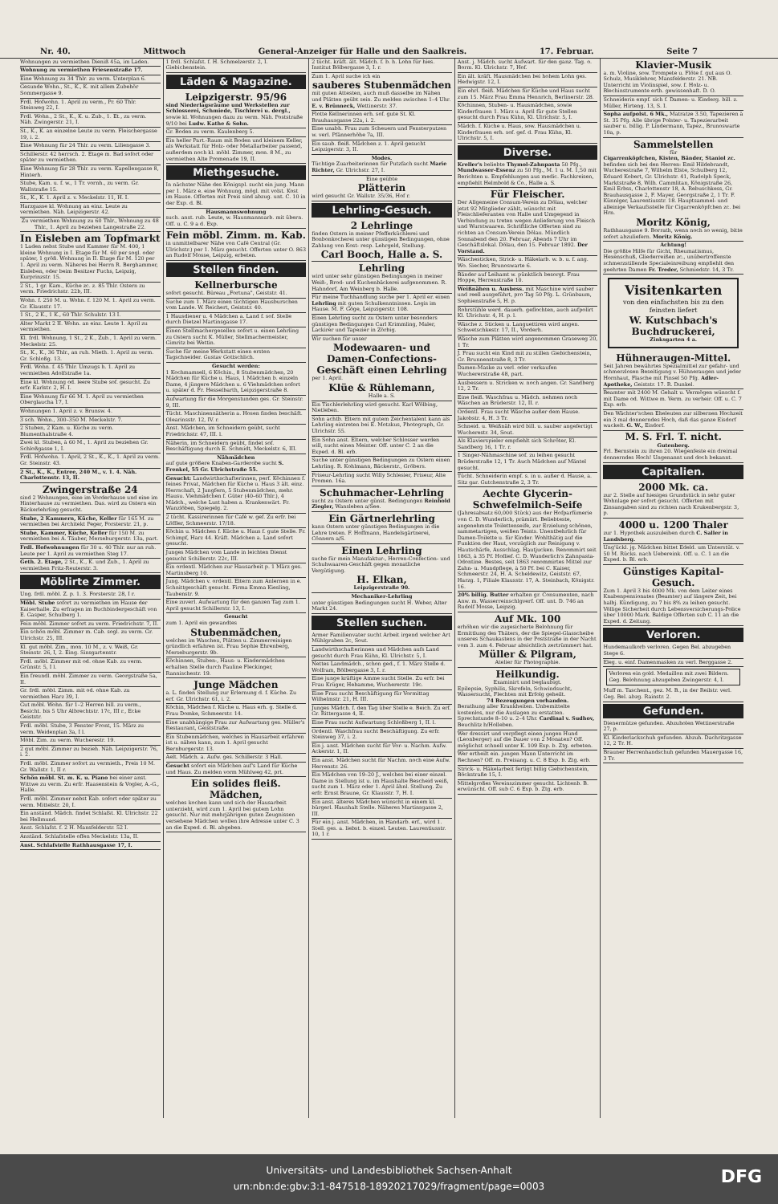Nr. 40. Mittwoch General-Anzeiger für Halle und den Saalkreis. 17. Februar. Seite 7
Wohnungen zu vermiethen Dieniß 45a, im Laden.
Wohnung zu vermiethen Friesenstraße 17.
Eine Wohnung zu 34 Thlr. zu verm. Unterplan 6.
Gesunde Wohn., St., K., K. mit allem Zubehör Sommergasse 9.
Frdl. Hofwohn. 1. April zu verm., Pr. 60 Thlr. Steinweg 22, I.
Frdl. Wohn., 2 St., K., K. u. Zub., 1. Et., zu verm. Näh. Zwingerstr. 21, I.
St., K., K. an einzelne Leute zu verm. Fleischergasse 19, i. 2.
Eine Wohnung für 24 Thlr. zu verm. Liliengasse 3.
Schillerstr. 42 herrsch. 2. Etage m. Bad sofort oder später zu vermiethen.
Eine Wohnung für 28 Thlr. zu verm. Kapellengasse 8, Hinterh.
Stube, Kam. u. f. w., 1 Tr. vornh., zu verm. Gr. Wallstraße 15.
St., K., K. 1. April z. v. Meckelstr. 11, H. I.
Harzgasse kl. Wohnung an einz. Leute zu vermiethen. Näh. Leipzigerstr. 42.
Zu vermiethen Wohnung zu 60 Thlr., Wohnung zu 48 Thlr., 1. April zu beziehen Langestraße 22.
In Eisleben am Topfmarkt
1 Laden nebst Stube und Kammer für M. 400, 1 kleine Wohnung in I. Etage für M. 60 per sogl. oder später, 1 größ. Wohnung in II. Etage für M. 120 per 1. April zu verm. Näheres bei Herrn R. Berghammer, Eisleben, oder beim Besitzer Fuchs, Leipzig, Kurprinzstr. 15.
2 St., 1 gr. Kam., Küche zc. z. 85 Thlr. Ostern zu verm. Friedrichstr. 22b, III.
Wohn. f. 250 M. u. Wohn. f. 120 M. 1. April zu verm. Gr. Klausstr. 17.
1 St., 2 K., 1 K., 60 Thlr. Schulstr. 13 I.
Alter Markt 2 II. Wohn. an einz. Leute 1. April zu vermiethen.
Kl. frdl. Wohnung, 1 St., 2 K., Zub., 1. April zu verm. Meckelstr. 25.
St., K., K., 36 Thlr., an ruh. Mieth. 1. April zu verm. Gr. Schloßg. 13.
Frdl. Wohn. f. 45 Thlr. Umzugs h. 1. April zu vermiethen Adolfstraße 1a.
Eine kl. Wohnung od. leere Stube sof. gesucht. Zu erfr. Karlstr. 2, H. I.
Eine Wohnung für 66 M. 1. April zu vermiethen Oberglaucha 17, I.
Wohnungen 1. April z. v. Brunsw. 4.
3 sch. Wohn., 300–350 M. Meckelstr. 7.
2 Stuben, 2 Kam. u. Küche zu verm. Blumenthalstraße 4.
Zwei kl. Stuben, à 60 M., 1. April zu beziehen Gr. Schloßgasse 1, I.
Frdl. Hofwohn. 1. April, 2 St., K., K., 1. April zu verm. Gr. Steinstr. 43.
2 St., K., K., Entree, 240 M., v. 1. 4. Näh. Charlottenstr. 13, II.
Zwingerstraße 24
sind 2 Wohnungen, eine im Vorderhause und eine im Hinterhause zu vermiethen. Das. wird zu Ostern ein Bäckerlehrling gesucht.
Stube, 2 Kammern, Küche, Keller für 165 M. zu vermiethen bei Architekt Peger, Forsterstr. 21, p.
Stube, Kammer, Küche, Keller für 150 M. zu vermiethen bei A. Täuber, Merseburgerstr. 13a, part.
Frdl. Hofwohnungen für 30 u. 40 Thlr. nur an ruh. Leute per 1. April zu vermiethen Steg 17.
Geth. 2. Etage, 2 St., K., K. und Zub., 1. April zu vermiethen Fritz-Reuterstr. 3.
Möblirte Zimmer.
Ung. frdl. möbl. Z. p. 1. 3. Forsterstr. 28, I r.
Möbl. Stube sofort zu vermiethen im Hause der Kaiserhalle. Zu erfragen im Buchbindergeschäft von E. Gasper, Schulberg 1.
Fein möbl. Zimmer sofort zu verm. Friedrichstr. 7, II.
Ein schön möbl. Zimmer m. Cab. sogl. zu verm. Gr. Ulrichstr. 25, III.
Kl. gut möbl. Zim., mon. 10 M., z. v. Weiß, Gr. Steinstr. 26, I, 2. Eing. Sinsgartenstr.
Frdl. möbl. Zimmer mit od. ohne Kab. zu verm. Grünstr. 5, I l.
Ein freundl. möbl. Zimmer zu verm. Georgstraße 5a, II.
Gr. frdl. möbl. Zimm. mit od. ohne Kab. zu vermiethen Harz 39, I.
Gut möbl. Wohn. für 1–2 Herren bill. zu verm., Besicht. bis 5 Uhr Albrechtstr. 17c, III r., Ecke Geiststr.
Frdl. möbl. Stube, 3 Fenster Front, 15. März zu verm. Weidenplan 3a, I l.
Möbl. Zim. zu verm. Wucherestr. 19.
2 gut möbl. Zimmer zu bezieh. Näh. Leipzigerstr. 76, i. 2.
Frdl. möbl. Zimmer sofort zu vermieth., Preis 10 M. Gr. Wallstr. 1, II r.
Schön möbl. St. m. K. u. Piano bei einer anst. Wittwe zu verm. Zu erfr. Haasenstein & Vogler, A.-G., Halle.
Frdl. möbl. Zimmer nebst Kab. sofort oder später zu verm. Mittelstr. 20, I.
Ein anständ. Mädch. findet Schlafst. Kl. Ulrichstr. 22 bei Hellmund.
Anst. Schlafst. f. 2 H. Mansfelderstr. 52 I.
Anständ. Schlafstelle offen Meckelstr. 13a, II.
Anst. Schlafstelle Rathhausgasse 17, I.
1 frdl. Schlafst. f. H. Schmelzerstr. 2, I. Giebichenstein.
Läden & Magazine.
Leipzigerstr. 95/96
sind Niederlagsräume und Werkstellen zur Schlosserei, Schmiede, Tischlerei u. dergl., sowie kl. Wohnungen dazu zu verm. Näh. Poststraße 9/10 bei Ludw. Kathe & Sohn.
Gr. Boden zu verm. Kaulenberg 5.
Ein heller Part.-Raum mit Boden und kleinem Keller, als Werkstatt für Holz- oder Metallarbeiter passend, außerdem noch kl. möbl. Zimmer, mon. 8 M., zu vermiethen Alte Promenade 19, II.
Miethgesuche.
In nächster Nähe des Königspl. sucht ein jung. Mann per 1. März e. eine Wohnung, mögl. mit volst. Kost im Hause. Offerten mit Preis sind abzug. unt. C. 10 in der Exp. d. Bl.
Hausmannswohnung
such. anst. rub. Leute, w. Hausmannsarb. mit übern. Off. u. C. 9 a d. Exp.
Fein möbl. Zimm. m. Kab.
in unmittelbarer Nähe von Café Central (Gr. Ulrichstr.) per 1. März gesucht. Offerten unter O. 863 an Rudolf Mosse, Leipzig, erbeten.
Stellen finden.
Kellnerbursche
sofort gesucht. Büreau „Fortuna", Geiststr. 41.
Suche zum 1. März einen tüchtigen Hausburschen vom Lande. W. Reichert, Geiststr. 40.
1 Hausdiener u. 4 Mädchen a. Land f. sof. Stelle durch Dietzel Martinsgasse 17.
Einen Stellmachergesellen sofort u. einen Lehrling zu Ostern sucht K. Müller, Stellmachermeister, Gimritz bei Wettin.
Suche für meine Werkstatt einen ersten Tagschneider. Gustav Gottschlich.
Gesucht werden:
1 Kochmamsell, 6 Köchin., 8 Stubenmädchen, 20 Mädchen für Küche u. Haus, 1 Mädchen b. einzeln Dame, 4 jüngere Mädchen u. 6 Viehmädchen sofort u. später d. Fr. Hesselbarth, Leipzigerstraße 8.
Aufwartung für die Morgenstunden ges. Gr. Steinstr. 9, III.
Tücht. Maschinennätherin a. Hosen finden beschäft. Olearinsstr. 12, IV. r.
Anst. Mädchen, im Schneidern geübt, sucht Friedrichstr. 47, III. l.
Näherin, im Schneidern geübt, findet sof. Beschäftigung durch E. Schmidt, Meckelstr. 6, III.
Nähmädchen
auf gute größere Knaben-Garderobe sucht S. Frenkel, 55 Gr. Ulrichstraße 55.
Gesucht: Landwirthschafterinnen, perf. Köchinnen f. feines Privat, Mädchen für Küche u. Haus 3 ält. einz. Herrschaft, 2 Jungfern, 5 Stubenmädchen, mehr. Hausu. Viehmädchen f. Güter (40–60 Thlr.), 4 Mädch., welche Lust haben a. Krankenwärt. Fr. Wanzlöben, Spiegelg. 2.
2 tücht. Kassirerinnen für Café w. gef. Zu erfr. bei Löffler, Schmeerstr. 17/18.
Köchin u. Mädchen f. Küche u. Haus f. gute Stelle. Fr. Schimpf, Harz 44. Kräft. Mädchen a. Land sofort gesucht.
Junges Mädchen vom Lande in leichten Dienst gesucht Schillerstr. 22c, III.
Ein ordentl. Mädchen zur Hausarbeit p. 1 März ges. Martinsberg 10.
Jung. Mädchen v. ordentl. Eltern zum Anlernen in e. Schnittgeschäft gesucht. Firma Emma Kiesling, Taubenstr. 9.
Eine zuverl. Aufwartung für den ganzen Tag zum 1. April gesucht Schillerstr. 13, I.
Gesucht
zum 1. April ein gewandtes
Stubenmädchen,
welches im Waschen, Plätten u. Zimmerreinigen gründlich erfahren ist. Frau Sophie Ehrenberg, Merseburgerstr. 9b.
Köchinnen, Stuben-, Haus- u. Kindermädchen erhalten Stelle durch Pauline Fleckinger, Rannischestr. 19.
Junge Mädchen
a. L. finden Stellung zur Erlernung d. f. Küche. Zu erf. Gr. Ulrichstr. 61, i. 2.
Köchin, Mädchen f. Küche u. Haus erh. g. Stelle d. Frau Domke, Schmeerstr. 14.
Eine unabhängige Frau zur Aufwartung ges. Müller's Restaurant, Geiststraße.
Ein Stubenmädchen, welches in Hausarbeit erfahren ist u. nähen kann, zum 1. April gesucht Bernburgerstr. 13.
Aelt. Mädch. a. Aufw. ges. Schillerstr. 3 Hall.
Gesucht sofort ein Mädchen auf's Land für Küche und Haus. Zu melden vorm Mühlweg 42, prt.
Ein solides fleiß. Mädchen,
welches kochen kann und sich der Hausarbeit unterzieht, wird zum 1. April bei gutem Lohn gesucht. Nur mit mehrjährigen guten Zeugnissen versehene Mädchen wollen ihre Adresse unter C. 3 an die Exped. d. Bl. abgeben.
2 tücht. kräft. ält. Mädch. f. b. h. Lohn für hies. Institut Bölbergasse 3, I. r.
Zum 1. April suche ich ein
sauberes Stubenmädchen
mit guten Attesten, auch muß dasselbe im Nähen und Plätten geübt sein. Zu melden zwischen 1–4 Uhr. E. v. Brünneck, Wettinerstr. 37.
Flotte Kellnerinnen erh. sof. gute St. Kl. Brauhausgasse 22a, i. 2.
Eine unabh. Frau zum Scheuern und Fensterputzen w. verl. Pfännerhöhe 7a, III.
Ein saub. fleiß. Mädchen z. 1. April gesucht Leipzigerstr. 3, II.
Modes.
Tüchtige Zuarbeiterinnen für Putzfach sucht Marie Richter, Gr. Ulrichstr. 27, I.
Eine geübte
Plätterin
wird gesucht Gr. Wallstr. 35/36, Hof r.
Lehrling-Gesuch.
2 Lehrlinge
finden Ostern in meiner Pfefferküchlerei und Bonbonkocherei unter günstigen Bedingungen, ohne Zahlung von Kost- resp. Lehrgeld, Stellung.
Carl Booch, Halle a. S.
Lehrling
wird unter sehr günstigen Bedingungen in meiner Weiß-, Brod- und Kuchenbäckerei aufgenommen. R. Hahndorf, Am Weinberg b. Halle.
Für meine Tuchhandlung suche per 1. April er. einen Lehrling mit guten Schulkenntnissen. Logis im Hause. M. F. Göge, Leipzigerstr. 108.
Einen Lehrling sucht zu Ostern unter besonders günstigen Bedingungen Carl Krimmling, Maler, Lackirer und Tapezier in Zörbig.
Wir suchen für unser
Modewaaren- und Damen-Confections-Geschäft einen Lehrling
per 1. April.
Klüe & Rühlemann,
Halle a. S.
Ein Tischlerlehrling wird gesucht. Karl Wölbing, Nietleben.
Sohn achtb. Eltern mit gutem Zeichentalent kann als Lehrling eintreten bei E. Motzkus, Photograph, Gr. Ulrichstr. 55.
Ein Sohn anst. Eltern, welcher Schlosser werden will, sucht einen Meister. Off. unter C. 2 an die Exped. d. Bl. erb.
Suche unter günstigen Bedingungen zu Ostern einen Lehrling. R. Kohlmann, Bäckerstr., Gröbers.
Friseur-Lehrling sucht Willy Schlesier, Friseur, Alte Promen. 16a.
Schuhmacher-Lehrling
sucht zu Ostern unter günst. Bedingungen Reinhold Ziegler, Wansleben a/See.
Ein Gärtnerlehrling
kann Ostern unter günstigen Bedingungen in die Lehre treten. F. Hoffmann, Handelsgärtnerei, Cönnern a/S.
Einen Lehrling
suche für mein Manufaktur-, Herren-Confection- und Schuhwaaren-Geschäft gegen monatliche Vergütigung.
H. Elkan,
Leipzigerstraße 90.
Mechaniker-Lehrling
unter günstigen Bedingungen sucht H. Weber, Alter Markt 24.
Stellen suchen.
Armer Familienvater sucht Arbeit irgend welcher Art Mühlgraben 2c, Sout.
Landwirthschafterinnen und Mädchen aufs Land gesucht durch Frau Kühn, Kl. Ulrichstr. 5, I.
Nettes Landmädch., schon ged., f. 1. März Stelle d. Wolfram, Bölbergasse 3, I. r.
Eine junge kräftige Amme sucht Stelle. Zu erfr. bei Frau Krüger, Hebamme, Wuchererstr. 19c.
Eine Frau sucht Beschäftigung für Vormittag Wilhelmstr. 21, H. III.
Junges Mädch. f. den Tag über Stelle e. Beich. Zu erf. Gr. Rittergasse 4, II.
Eine Frau sucht Aufwartung Schloßberg 1, II. l.
Ordentl. Waschfrau sucht Beschäftigung. Zu erfr. Steinweg 37, i. 2.
Ein j. anst. Mädchen sucht für Vor- u. Nachm. Aufw. Ackerstr. 1, II.
Ein anst. Mädchen sucht für Nachm. noch eine Aufw. Herrenstr. 26.
Ein Mädchen von 19–20 J., welches bei einer einzel. Dame in Stellung ist u. im Haushalte Bescheid weiß, sucht zum 1. März oder 1. April ähnl. Stellung. Zu erfr. Ernst Braune, Gr. Klausstr. 7, H. I.
Ein anst. älteres Mädchen wünscht in einem kl. bürgerl. Haushalt Stelle. Näheres Martinsgasse 2, III.
Für ein j. anst. Mädchen, in Handarb. erf., wird 1. Stell. ges. a. liebst. b. einzel. Leuten. Laurentiusstr. 10, 1 r.
Anst. j. Mädch. sucht Aufwart. für den ganz. Tag. o. Borm. Kl. Ulrichstr. 7, Hof.
Ein ält. kräft. Hausmädchen bei hohem Lohn ges. Hedwigstr. 12, I.
Ein ehrl. fleiß. Mädchen für Küche und Haus sucht zum 15. März Frau Emma Hennrich, Berlinerstr. 28.
Köchinnen, Stuben- u. Hausmädchen, sowie Kinderfrauen 1. März u. April für gute Stellen gesucht durch Frau Kühn, Kl. Ulrichstr. 5, I.
Mädch. f. Küche u. Haus, sow. Hausmädchen u. Kinderfrauen erh. sof. gef. d. Frau Kühn, Kl. Ulrichstr. 5, I.
Diverse.
Kreller's beliebte Thymol-Zahnpasta 50 Pfg., Mundwasser-Essenz zu 50 Pfg., M. 1 u. M. 1,50 mit Berichten u. Empfehlungen aus medic. Fachkreisen, empfiehlt Helmbold & Co., Halle a. S.
Für Fleischer.
Der Allgemeine Consum-Verein zu Dölau, welcher jetzt 92 Mitglieder zählt, wünscht mit Fleischlieferanten von Halle und Umgegend in Verbindung zu treten wegen Anlieferung von Fleisch und Wurstwaaren. Schriftliche Offerten sind zu richten an Consum-Verein Dölau. Mündlich Sonnabend den 20. Februar, Abends 7 Uhr im Geschäftslokal. Dölau, den 15. Februar 1892. Der Vorstand.
Wäschesticken, Strick- u. Häkelarb. w. b. u. f. ang. Wo. Siecher, Brunoswarte 6.
Bänder auf Leihamt w. pünktlich besorgt. Frau Hoppe, Herrenstraße 10.
Weißnähen u. Ausbess. mit Maschine wird sauber und reell ausgeführt, pro Tag 50 Pfg. L. Grünbaum, Sophienstraße 5, H. p.
Rohrstühle werd. dauerh. geflochten, auch aufpolirt Kl. Ulrichstr. 4, H. p. l.
Wäsche z. Sticken u. Languettiren wird angen. Schwetschkestr. 17, II., Vorderh.
Wäsche zum Plätten wird angenommen Graseweg 20, 1 Tr.
J. Frau sucht ein Kind mit zu stillen Giebichenstein, Gr. Brunnenstraße 8, 3 Tr.
Damen-Maske zu verl. oder verkaufen Wuchererstraße 48, part.
Ausbessern u. Stricken w. noch angen. Gr. Sandberg 12, 2 Tr.
Eine fleiß. Waschfrau u. Mädch. nehmen noch Wäschen an Brüderstr. 12, II. r.
Ordentl. Frau sucht Wäsche außer dem Hause. Jakobstr. 4, H. 3 Tr.
Schneid. u. Weißnäh wird bill. u. sauber angefertigt Wucherestr. 34, Sout.
Als Klavierspieler empfiehlt sich Schröter, Kl. Sandberg 16, 1 Tr. r.
1 Singer-Nähmaschine sof. zu leihen gesucht Brüderstraße 12, 1 Tr. Auch Mädchen auf Mäntel gesucht.
Tücht. Schneiderin empf. s. in u. außer d. Hause, a. Sitz gar. Gutchenstraße 2, 3 Tr.
Aechte Glycerin-Schwefelmilch-Seife
(Jahresabsatz 60,000 Stück) aus der Hofparfümerie von C. D. Wunderlich, prämiirt. Beliebteste, angenehmste Toilettenseife, zur Erzielung schönen, sammetartigen, weißen Teints. Unentbehrlich für Damen-Toilette u. für Kinder. Wohlthätig auf die Funktion der Haut, vorzüglich zur Reinigung v. Hautschärfe, Ausschlag, Hautjucken. Renommirt seit 1863, à 35 Pf. Hoflief. C. D. Wunderlich's Zahnpasta-Odontine. Bestes, seit 1863 renommirtes Mittel zur Zahn- u. Mundpflege, à 50 Pf. bei C. Kaiser, Schmeerstr. 24, H. A. Scheldewitz, Geiststr. 67, Harzg. 1, Filiale Klausstr. 17, A. Steinbach, Königstr. 16.
20% billig. Butter erhalten gr. Consumenten, nach Anw. m. Wasserreinschlgverf. Off. unt. D. 746 an Rudolf Mosse, Leipzig.
Auf Mk. 100
erhöhen wir die zugesicherte Belohnung für Ermittlung des Thäters, der die Spiegel-Glasscheibe unseres Schaukastens in der Poststraße in der Nacht vom 3. zum 4. Februar absichtlich zertrümmert hat.
Müller & Pilgram,
Atelier für Photographie.
Heilkundig.
Examinirt und beglaubigt.
Epilepsie, Syphilis, Skrofeln, Schwindsucht, Wassersucht, Flechten mit Erfolg geheilt.
74 Bezeugungen vorhanden.
Berathung aller Krankheiten. Unbemittelte kostenlos, nur die Auslagen zu erstatten. Sprechstunde 8–10 u. 2–4 Uhr. Cardinal v. Sudhov, Beuchlitz b/Holleben.
Wer dressirt und verpflegt einen jungen Hund (Leonberger) auf die Dauer von 2 Monaten? Off. möglichst schnell unter K. 109 Exp. b. Ztg. erbeten.
Wer ertheilt ein. jungen Mann Unterricht im Rechnen? Off. m. Preisang. u. C. 8 Exp. b. Ztg. erb.
Strick- u. Häkelarbeit fertigt billig Giebichenstein, Böckstraße 15, I.
Mittelgroßes Vereinszimmer gesucht. Lichtenb. B. erwünscht. Off. sub C. 6 Exp. b. Ztg. erb.
Klavier-Musik
a. m. Violine, sow. Trompete u. Flöte f. gut aus O. Schulz, Musiklehrer, Mansfelderstr. 21. NB. Unterricht im Violinspiel, sow. f. Holz- u. Blechinstrumente erth. gewissenhaft. D. O.
Schneiderin empf. sich f. Damen- u. Kinderg. bill. z. Müller, Hirteng. 13, S. I.
Sopha aufpolst. 6 Mk., Matratze 3.50, Tapezieren à St. 35 Pfg. Alle übrige Polster- u. Tapezierarbeit sauber u. billig. P. Lindermann, Tapez., Brunoswarte 10a, p.
Sammelstellen
für
Cigarrenköpfchen, Kisten, Bänder, Staniol zc. befinden sich bei den Herren: Emil Hildebrandt, Wucherestraße 7, Wilhelm Elste, Schulberg 12, Eduard Kobert, Gr. Ulrichstr. 41, Rudolph Speck, Marktstraße 8, Wilh. Cammlitan, Königstraße 26, Emil Erbss, Charlottenstr 18, A. Rebuschkess, Gr. Brauhausgasse 2, F. Mayer, Georgstraße 2, 1 Tr. F. Künnlger, Laurentiusstr. 18. Hauptsammel- und alleinige Verkaufsstelle für Cigarrenköpfchen zc. bei Hrn.
Moritz König,
Rathhausgasse 9. Borrath, wenn noch so wenig, bitte sofort abzuliefern. Moritz König.
Achtung!
Die größte Hilfe für Gicht, Rheumatismus, Hexenschuß, Gliederreißen zc., unübertroffenste schmerzstillende Specialeinreibung empfiehlt den geehrten Damen Fr. Treder, Schmiedstr. 14, 3 Tr.
Visitenkarten
von den einfachsten bis zu den feinsten liefert
W. Kutschbach's Buchdruckerei,
Zinksgarten 4 a.
Hühneraugen-Mittel.
Seit Jahren bewährtes Spezialmittel zur gefahr- und schmerzlosen Beseitigung v. Hühneraugen und jeder Hornhaut, Flasche mit Pinsel 50 Pfg. Adler-Apotheke, Geiststr. 17. R. Dunkel.
Beamter mit 2400 M. Gehalt u. Vermögen wünscht f. mit Dame od. Wittwe m. Verm. zu verheir. Off. u. C. 7 Exp. erb.
Den Wächter'schen Eheleuten zur silbernen Hochzeit ein 3 mal donnerndes Hoch, daß das ganze Eisdorf wackelt. G. W., Eisdorf.
M. S. Frl. T. nicht.
Gutenberg.
Frl. Bernstein zu ihren 20. Wiegenfeste ein dreimal donnerndes Hoch! Ungenannt und doch bekannt.
Capitalien.
2000 Mk. ca.
zur 2. Stelle auf hiesiges Grundstück in sehr guter Wohnlage per sofort gesucht. Offerten mit Zinsangaben sind zu richten nach Krukenbergstr. 3, p.
4000 u. 1200 Thaler
zur 1. Hypothek auszuleihen durch C. Saller in Landsberg.
Ung'ückl. jg. Mädchen bittet Edeld. um Unterstüt. v. 50 M. Rücks. nach Uebereink. Off. u. C. 1 an die Exped. b. Bl. erb.
Günstiges Kapital-Gesuch.
Zum 1. April 3 bis 4000 Mk. von dem Leiter eines Knabenpensionates (Beamter) auf längere Zeit, bei halbj. Kündigung, zu 7 bis 8% zu leihen gesucht. Völlige Sicherheit durch Lebensversicherungs-Police über 10000 Mark. Baldige Offerten sub C. 11 an die Exped. d. Zeitung.
Verloren.
Hundemaulkorb verloren. Gegen Bel. abzugeben Stege 6.
Eleg. u. einf. Damenmasken zu verl. Berggasse 2.
Verloren ein gold. Medaillon mit zwei Bildern. Geg. Belohnung abzugeben Zwingerstr. 4, I.
Muff m. Taschent., gez. M. B., in der Reilstr. verl. Geg. Bel. abzg. Rainstr. 2.
Gefunden.
Dienermütze gefunden. Abzuholen Wettinerstraße 27, p.
Kl. Kinderlackschuh gefunden. Abzuh. Dachritzgasse 12, 2 Tr. H.
Brauner Herrenhandschuh gefunden Mauergasse 16, 3 Tr.
Universitäts- und Landesbibliothek Sachsen-Anhalt
urn:nbn:de:gbv:3:1-847518-18920217029/fragment/page=0003
DFG